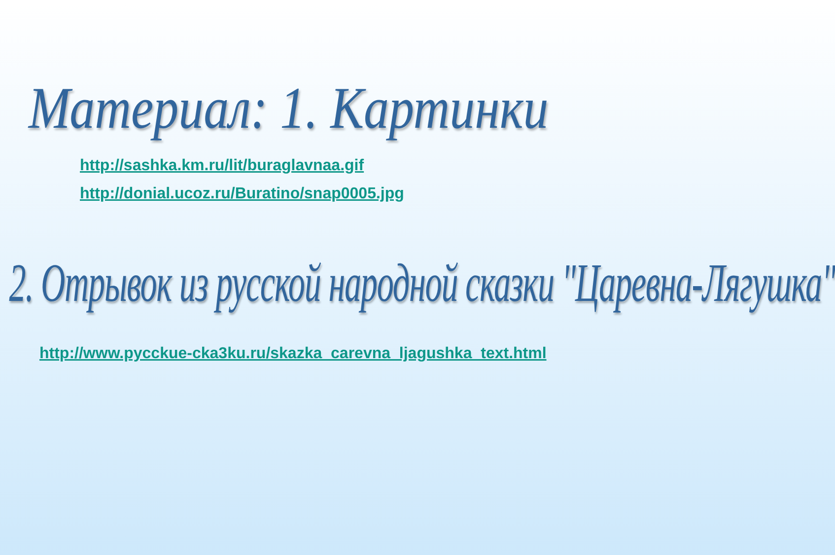Материал: 1. Картинки
http://sashka.km.ru/lit/buraglavnaa.gif
http://donial.ucoz.ru/Buratino/snap0005.jpg
2. Отрывок из русской народной сказки "Царевна-Лягушка"
http://www.pycckue-cka3ku.ru/skazka_carevna_ljagushka_text.html